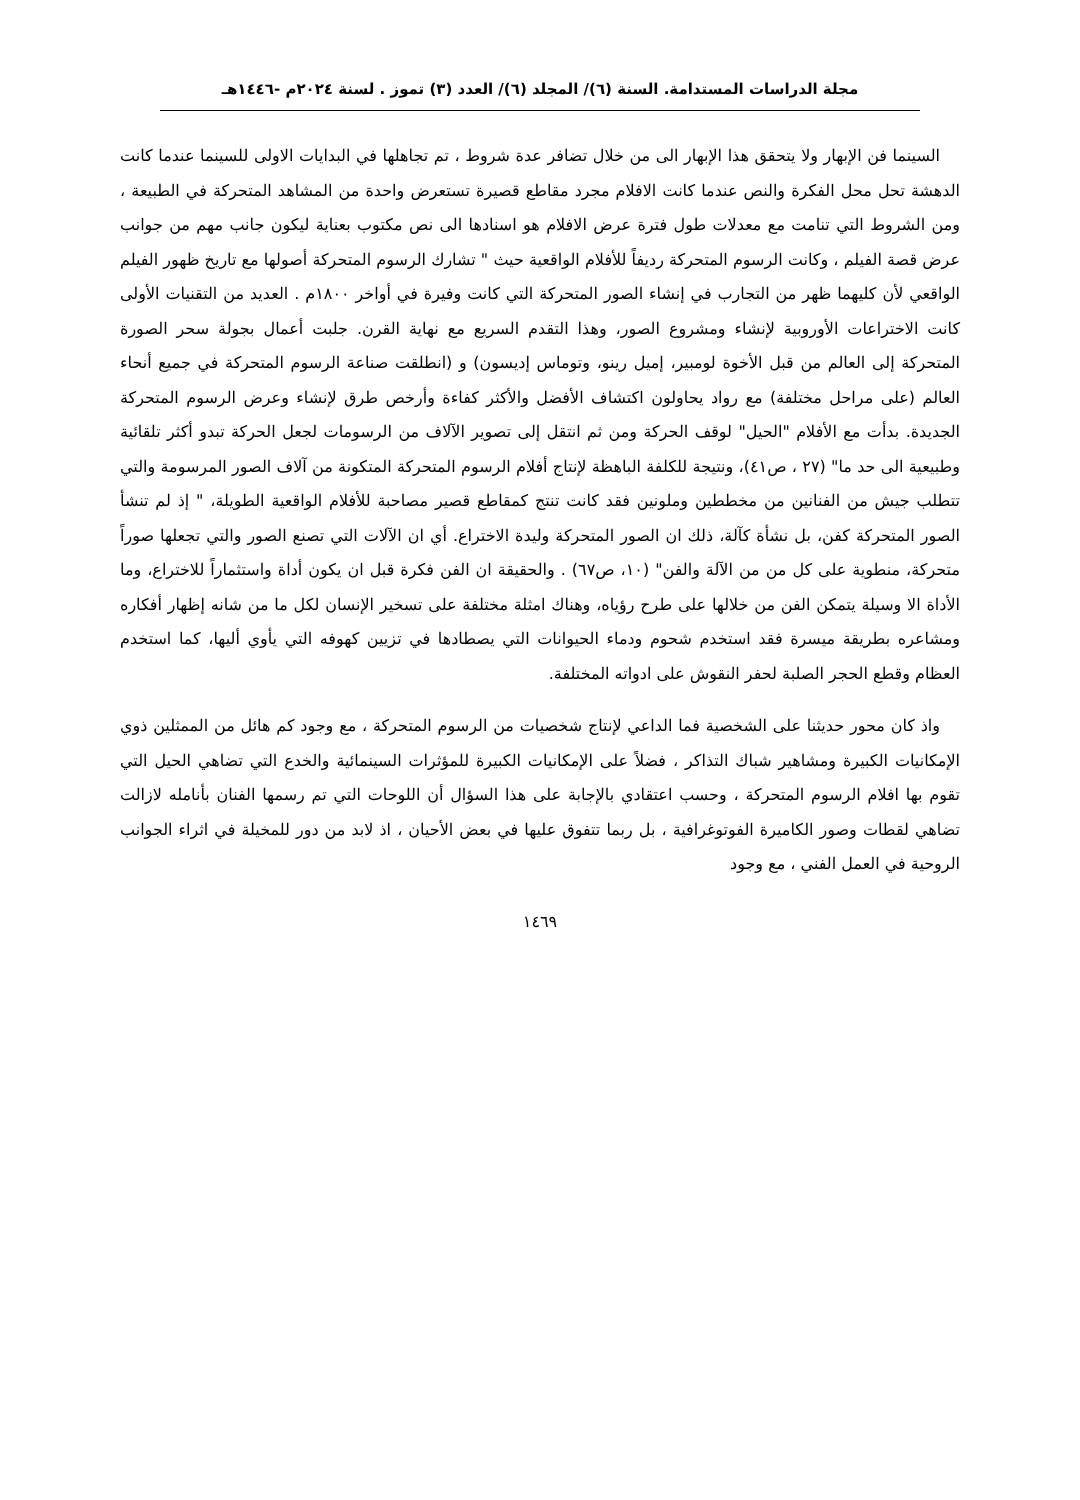مجلة الدراسات المستدامة. السنة (٦)/ المجلد (٦)/ العدد (٣) تموز . لسنة ٢٠٢٤م -١٤٤٦هـ
السينما فن الإبهار ولا يتحقق هذا الإبهار الى من خلال تضافر عدة شروط ، تم تجاهلها في البدايات الاولى للسينما عندما كانت الدهشة تحل محل الفكرة والنص عندما كانت الافلام مجرد مقاطع قصيرة تستعرض واحدة من المشاهد المتحركة في الطبيعة ، ومن الشروط التي تنامت مع معدلات طول فترة عرض الافلام هو اسنادها الى نص مكتوب بعناية ليكون جانب مهم من جوانب عرض قصة الفيلم ، وكانت الرسوم المتحركة رديفاً للأفلام الواقعية حيث " تشارك الرسوم المتحركة أصولها مع تاريخ ظهور الفيلم الواقعي لأن كليهما ظهر من التجارب في إنشاء الصور المتحركة التي كانت وفيرة في أواخر ١٨٠٠م . العديد من التقنيات الأولى كانت الاختراعات الأوروبية لإنشاء ومشروع الصور، وهذا التقدم السريع مع نهاية القرن. جلبت أعمال بجولة سحر الصورة المتحركة إلى العالم من قبل الأخوة لومبير، إميل رينو، وتوماس إديسون) و (انطلقت صناعة الرسوم المتحركة في جميع أنحاء العالم (على مراحل مختلفة) مع رواد يحاولون اكتشاف الأفضل والأكثر كفاءة وأرخص طرق لإنشاء وعرض الرسوم المتحركة الجديدة. بدأت مع الأفلام "الحيل" لوقف الحركة ومن ثم انتقل إلى تصوير الآلاف من الرسومات لجعل الحركة تبدو أكثر تلقائية وطبيعية الى حد ما" (٢٧ ، ص٤١)، ونتيجة للكلفة الباهظة لإنتاج أفلام الرسوم المتحركة المتكونة من آلاف الصور المرسومة والتي تتطلب جيش من الفنانين من مخططين وملونين فقد كانت تنتج كمقاطع قصير مصاحبة للأفلام الواقعية الطويلة، " إذ لم تنشأ الصور المتحركة كفن، بل نشأة كآلة، ذلك ان الصور المتحركة وليدة الاختراع. أي ان الآلات التي تصنع الصور والتي تجعلها صوراً متحركة، منطوية على كل من من الآلة والفن" (١٠، ص٦٧) . والحقيقة ان الفن فكرة قبل ان يكون أداة واستثماراً للاختراع، وما الأداة الا وسيلة يتمكن الفن من خلالها على طرح رؤياه، وهناك امثلة مختلفة على تسخير الإنسان لكل ما من شانه إظهار أفكاره ومشاعره بطريقة ميسرة فقد استخدم شحوم ودماء الحيوانات التي يصطادها في تزيين كهوفه التي يأوي أليها، كما استخدم العظام وقطع الحجر الصلبة لحفر النقوش على ادواته المختلفة.
واذ كان محور حديثنا على الشخصية فما الداعي لإنتاج شخصيات من الرسوم المتحركة ، مع وجود كم هائل من الممثلين ذوي الإمكانيات الكبيرة ومشاهير شباك التذاكر ، فضلاً على الإمكانيات الكبيرة للمؤثرات السينمائية والخدع التي تضاهي الحيل التي تقوم بها افلام الرسوم المتحركة ، وحسب اعتقادي بالإجابة على هذا السؤال أن اللوحات التي تم رسمها الفنان بأنامله لازالت تضاهي لقطات وصور الكاميرة الفوتوغرافية ، بل ربما تتفوق عليها في بعض الأحيان ، اذ لابد من دور للمخيلة في اثراء الجوانب الروحية في العمل الفني ، مع وجود
١٤٦٩